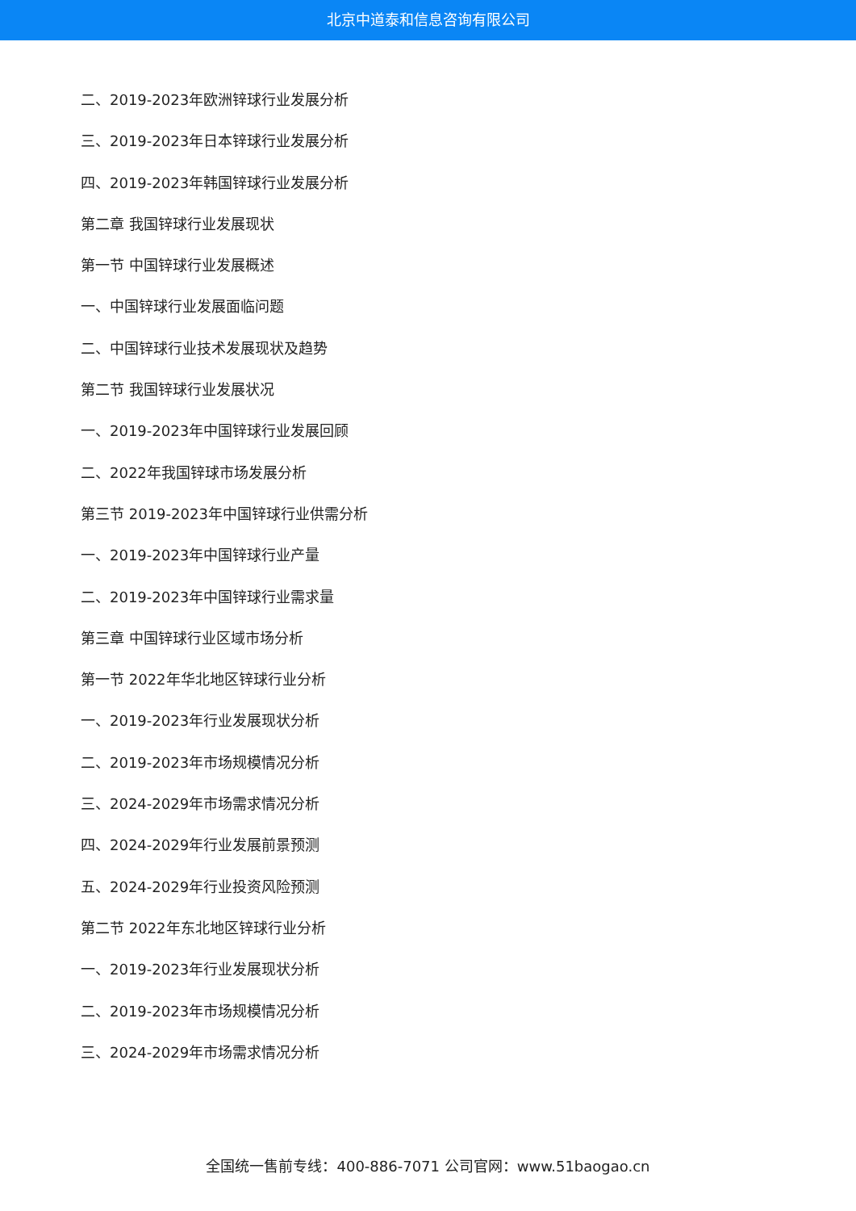北京中道泰和信息咨询有限公司
二、2019-2023年欧洲锌球行业发展分析
三、2019-2023年日本锌球行业发展分析
四、2019-2023年韩国锌球行业发展分析
第二章 我国锌球行业发展现状
第一节 中国锌球行业发展概述
一、中国锌球行业发展面临问题
二、中国锌球行业技术发展现状及趋势
第二节 我国锌球行业发展状况
一、2019-2023年中国锌球行业发展回顾
二、2022年我国锌球市场发展分析
第三节 2019-2023年中国锌球行业供需分析
一、2019-2023年中国锌球行业产量
二、2019-2023年中国锌球行业需求量
第三章 中国锌球行业区域市场分析
第一节 2022年华北地区锌球行业分析
一、2019-2023年行业发展现状分析
二、2019-2023年市场规模情况分析
三、2024-2029年市场需求情况分析
四、2024-2029年行业发展前景预测
五、2024-2029年行业投资风险预测
第二节 2022年东北地区锌球行业分析
一、2019-2023年行业发展现状分析
二、2019-2023年市场规模情况分析
三、2024-2029年市场需求情况分析
全国统一售前专线：400-886-7071 公司官网：www.51baogao.cn